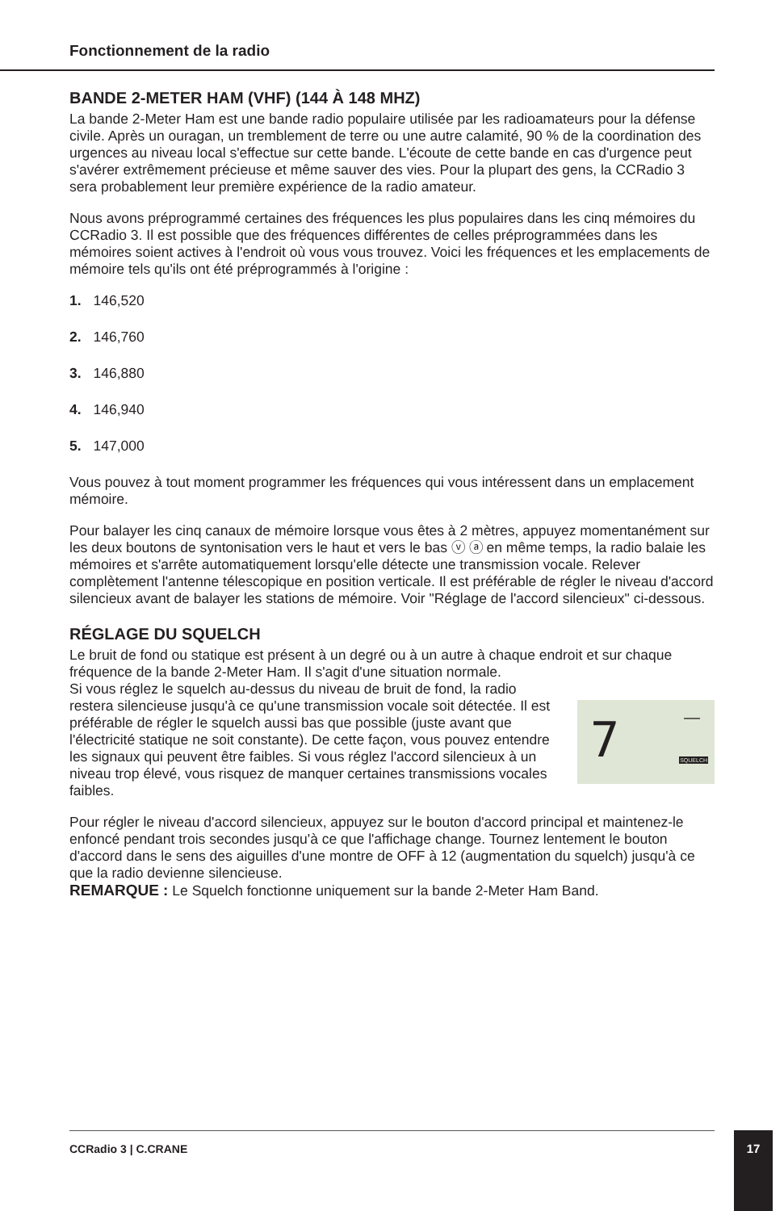Fonctionnement de la radio
BANDE 2-METER HAM (VHF) (144 À 148 MHZ)
La bande 2-Meter Ham est une bande radio populaire utilisée par les radioamateurs pour la défense civile. Après un ouragan, un tremblement de terre ou une autre calamité, 90 % de la coordination des urgences au niveau local s'effectue sur cette bande. L'écoute de cette bande en cas d'urgence peut s'avérer extrêmement précieuse et même sauver des vies. Pour la plupart des gens, la CCRadio 3 sera probablement leur première expérience de la radio amateur.
Nous avons préprogrammé certaines des fréquences les plus populaires dans les cinq mémoires du CCRadio 3. Il est possible que des fréquences différentes de celles préprogrammées dans les mémoires soient actives à l'endroit où vous vous trouvez. Voici les fréquences et les emplacements de mémoire tels qu'ils ont été préprogrammés à l'origine :
1. 146,520
2. 146,760
3. 146,880
4. 146,940
5. 147,000
Vous pouvez à tout moment programmer les fréquences qui vous intéressent dans un emplacement mémoire.
Pour balayer les cinq canaux de mémoire lorsque vous êtes à 2 mètres, appuyez momentanément sur les deux boutons de syntonisation vers le haut et vers le bas ⓥ ⓐ en même temps, la radio balaie les mémoires et s'arrête automatiquement lorsqu'elle détecte une transmission vocale. Relever complètement l'antenne télescopique en position verticale. Il est préférable de régler le niveau d'accord silencieux avant de balayer les stations de mémoire. Voir "Réglage de l'accord silencieux" ci-dessous.
RÉGLAGE DU SQUELCH
Le bruit de fond ou statique est présent à un degré ou à un autre à chaque endroit et sur chaque fréquence de la bande 2-Meter Ham. Il s'agit d'une situation normale.
Si vous réglez le squelch au-dessus du niveau de bruit de fond, la radio restera silencieuse jusqu'à ce qu'une transmission vocale soit détectée. Il est préférable de régler le squelch aussi bas que possible (juste avant que l'électricité statique ne soit constante). De cette façon, vous pouvez entendre les signaux qui peuvent être faibles. Si vous réglez l'accord silencieux à un niveau trop élevé, vous risquez de manquer certaines transmissions vocales faibles.
7 —
SQUELCH
Pour régler le niveau d'accord silencieux, appuyez sur le bouton d'accord principal et maintenez-le enfoncé pendant trois secondes jusqu'à ce que l'affichage change. Tournez lentement le bouton d'accord dans le sens des aiguilles d'une montre de OFF à 12 (augmentation du squelch) jusqu'à ce que la radio devienne silencieuse.
REMARQUE : Le Squelch fonctionne uniquement sur la bande 2-Meter Ham Band.
CCRadio 3 | C.CRANE 17